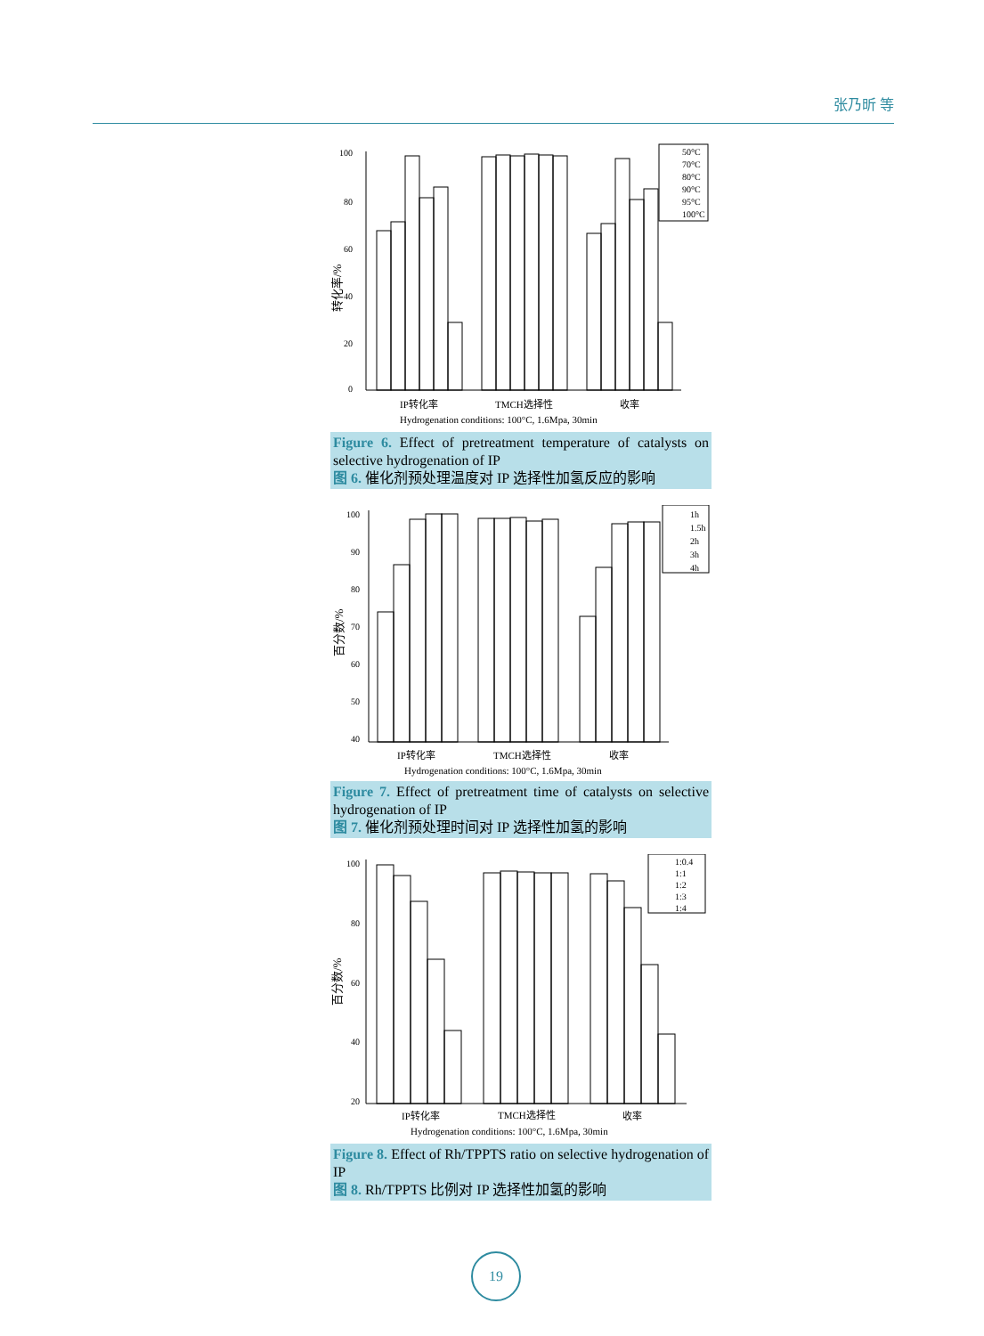张乃昕 等
100
80
60
40
20
0
50°C
70°C
80°C
90°C
95°C
100°C
IP转化率
TMCH选择性
收率
Hydrogenation conditions: 100°C, 1.6Mpa, 30min
转化率/%
Figure 6. Effect of pretreatment temperature of catalysts on selective hydrogenation of IP
图 6. 催化剂预处理温度对 IP 选择性加氢反应的影响
100
90
80
70
60
50
40
1h
1.5h
2h
3h
4h
IP转化率
TMCH选择性
收率
Hydrogenation conditions: 100°C, 1.6Mpa, 30min
百分数/%
Figure 7. Effect of pretreatment time of catalysts on selective hydrogenation of IP
图 7. 催化剂预处理时间对 IP 选择性加氢的影响
100
80
60
40
20
1:0.4
1:1
1:2
1:3
1:4
IP转化率
TMCH选择性
收率
Hydrogenation conditions: 100°C, 1.6Mpa, 30min
百分数/%
Figure 8. Effect of Rh/TPPTS ratio on selective hydrogenation of IP
图 8. Rh/TPPTS 比例对 IP 选择性加氢的影响
19